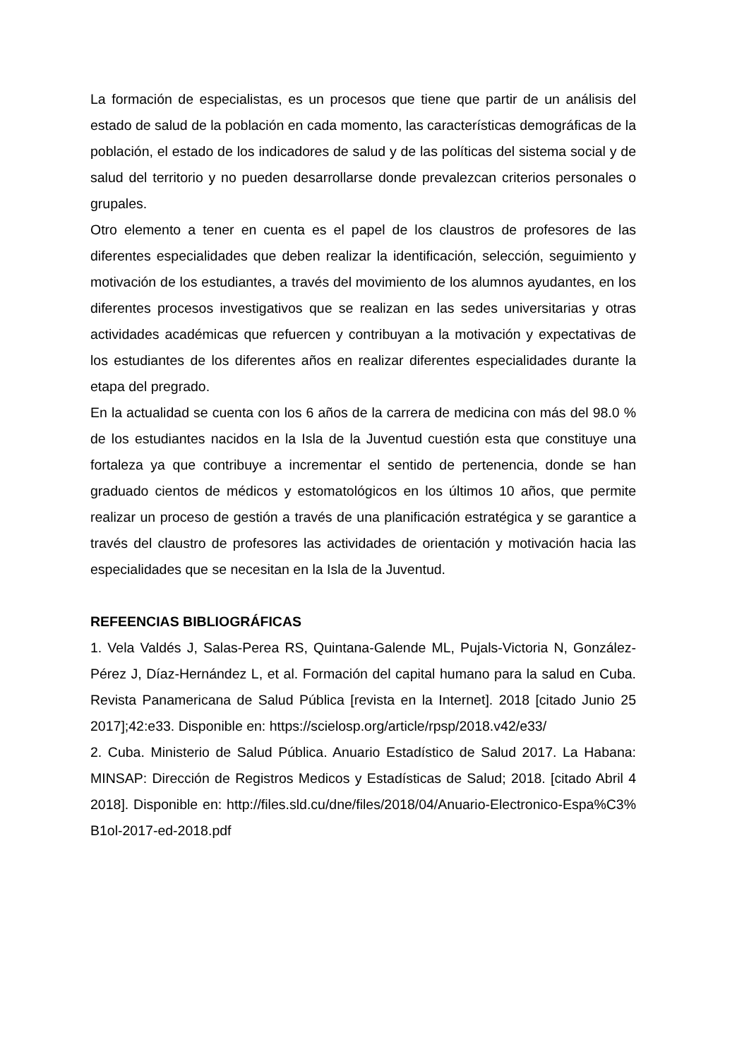La formación de especialistas, es un procesos que tiene que partir de un análisis del estado de salud de la población en cada momento, las características demográficas de la población, el estado de los indicadores de salud y de las políticas del sistema social y de salud del territorio y no pueden desarrollarse donde prevalezcan criterios personales o grupales.
Otro elemento a tener en cuenta es el papel de los claustros de profesores de las diferentes especialidades que deben realizar la identificación, selección, seguimiento y motivación de los estudiantes, a través del movimiento de los alumnos ayudantes, en los diferentes procesos investigativos que se realizan en las sedes universitarias y otras actividades académicas que refuercen y contribuyan a la motivación y expectativas de los estudiantes de los diferentes años en realizar diferentes especialidades durante la etapa del pregrado.
En la actualidad se cuenta con los 6 años de la carrera de medicina con más del 98.0 % de los estudiantes nacidos en la Isla de la Juventud cuestión esta que constituye una fortaleza ya que contribuye a incrementar el sentido de pertenencia, donde se han graduado cientos de médicos y estomatológicos en los últimos 10 años, que permite realizar un proceso de gestión a través de una planificación estratégica y se garantice a través del claustro de profesores las actividades de orientación y motivación hacia las especialidades que se necesitan en la Isla de la Juventud.
REFEENCIAS BIBLIOGRÁFICAS
1. Vela Valdés J, Salas-Perea RS, Quintana-Galende ML, Pujals-Victoria N, González-Pérez J, Díaz-Hernández L, et al. Formación del capital humano para la salud en Cuba. Revista Panamericana de Salud Pública [revista en la Internet]. 2018 [citado Junio 25 2017];42:e33. Disponible en: https://scielosp.org/article/rpsp/2018.v42/e33/
2. Cuba. Ministerio de Salud Pública. Anuario Estadístico de Salud 2017. La Habana: MINSAP: Dirección de Registros Medicos y Estadísticas de Salud; 2018. [citado Abril 4 2018]. Disponible en: http://files.sld.cu/dne/files/2018/04/Anuario-Electronico-Espa%C3%B1ol-2017-ed-2018.pdf